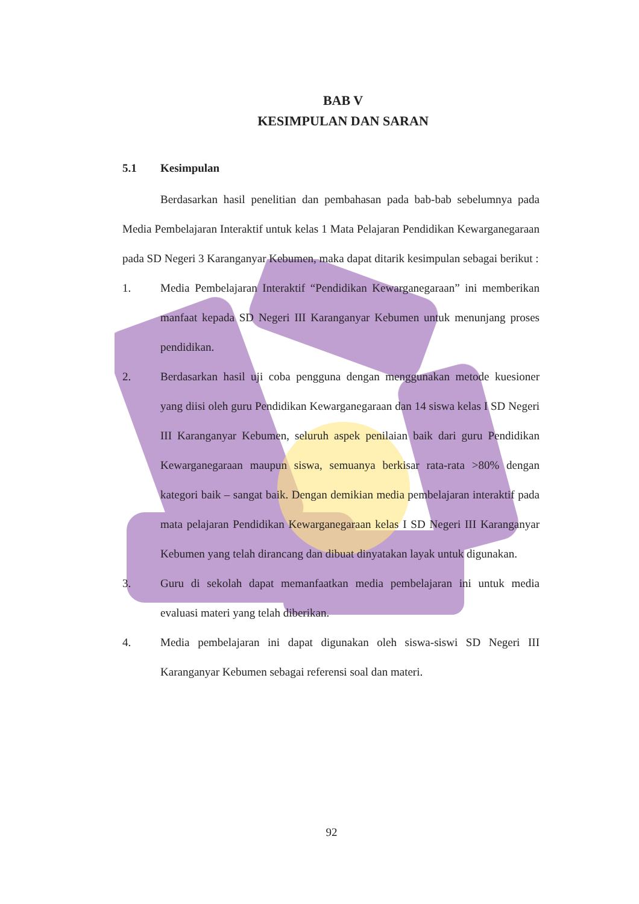BAB V
KESIMPULAN DAN SARAN
5.1 Kesimpulan
Berdasarkan hasil penelitian dan pembahasan pada bab-bab sebelumnya pada Media Pembelajaran Interaktif untuk kelas 1 Mata Pelajaran Pendidikan Kewarganegaraan pada SD Negeri 3 Karanganyar Kebumen, maka dapat ditarik kesimpulan sebagai berikut :
1. Media Pembelajaran Interaktif “Pendidikan Kewarganegaraan” ini memberikan manfaat kepada SD Negeri III Karanganyar Kebumen untuk menunjang proses pendidikan.
2. Berdasarkan hasil uji coba pengguna dengan menggunakan metode kuesioner yang diisi oleh guru Pendidikan Kewarganegaraan dan 14 siswa kelas I SD Negeri III Karanganyar Kebumen, seluruh aspek penilaian baik dari guru Pendidikan Kewarganegaraan maupun siswa, semuanya berkisar rata-rata >80% dengan kategori baik – sangat baik. Dengan demikian media pembelajaran interaktif pada mata pelajaran Pendidikan Kewarganegaraan kelas I SD Negeri III Karanganyar Kebumen yang telah dirancang dan dibuat dinyatakan layak untuk digunakan.
3. Guru di sekolah dapat memanfaatkan media pembelajaran ini untuk media evaluasi materi yang telah diberikan.
4. Media pembelajaran ini dapat digunakan oleh siswa-siswi SD Negeri III Karanganyar Kebumen sebagai referensi soal dan materi.
92